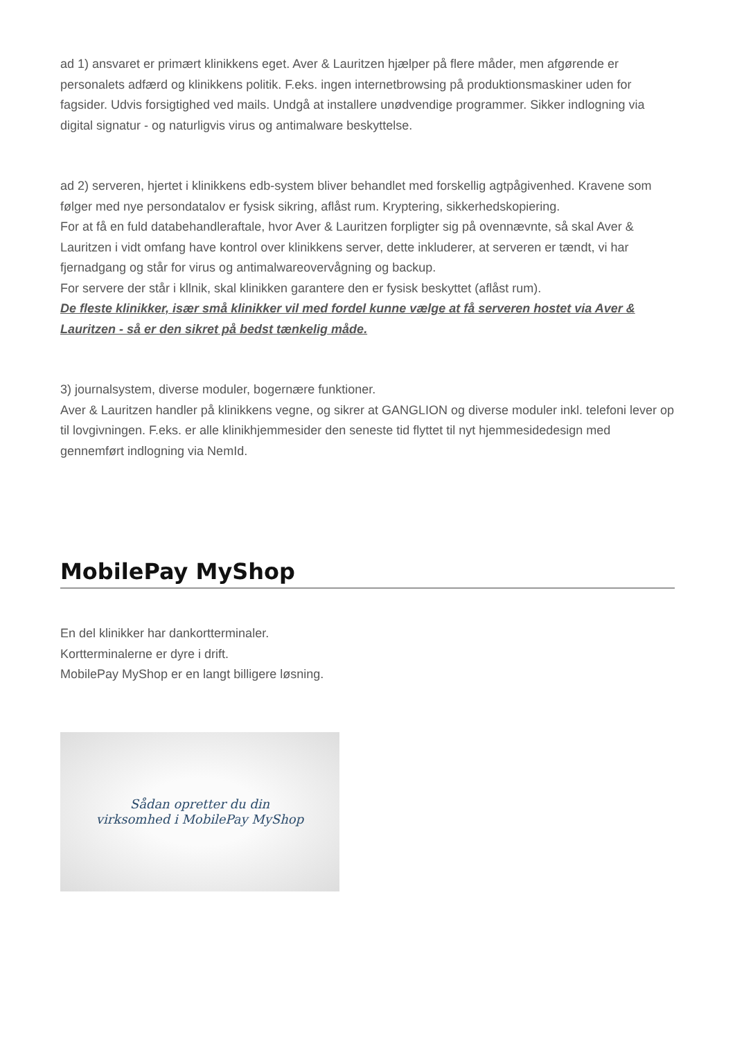ad 1) ansvaret er primært klinikkens eget. Aver & Lauritzen hjælper på flere måder, men afgørende er personalets adfærd og klinikkens politik. F.eks. ingen internetbrowsing på produktionsmaskiner uden for fagsider. Udvis forsigtighed ved mails. Undgå at installere unødvendige programmer. Sikker indlogning via digital signatur - og naturligvis virus og antimalware beskyttelse.
ad 2) serveren, hjertet i klinikkens edb-system bliver behandlet med forskellig agtpågivenhed. Kravene som følger med nye persondatalov er fysisk sikring, aflåst rum. Kryptering, sikkerhedskopiering.
For at få en fuld databehandleraftale, hvor Aver & Lauritzen forpligter sig på ovennævnte, så skal Aver & Lauritzen i vidt omfang have kontrol over klinikkens server, dette inkluderer, at serveren er tændt, vi har fjernadgang og står for virus og antimalwareovervågning og backup.
For servere der står i kllnik, skal klinikken garantere den er fysisk beskyttet (aflåst rum).
De fleste klinikker, især små klinikker vil med fordel kunne vælge at få serveren hostet via Aver & Lauritzen - så er den sikret på bedst tænkelig måde.
3) journalsystem, diverse moduler, bogernære funktioner.
Aver & Lauritzen handler på klinikkens vegne, og sikrer at GANGLION og diverse moduler inkl. telefoni lever op til lovgivningen. F.eks. er alle klinikhjemmesider den seneste tid flyttet til nyt hjemmesidedesign med gennemført indlogning via NemId.
MobilePay MyShop
En del klinikker har dankortterminaler.
Kortterminalerne er dyre i drift.
MobilePay MyShop er en langt billigere løsning.
Sådan opretter du din
virksomhed i MobilePay MyShop